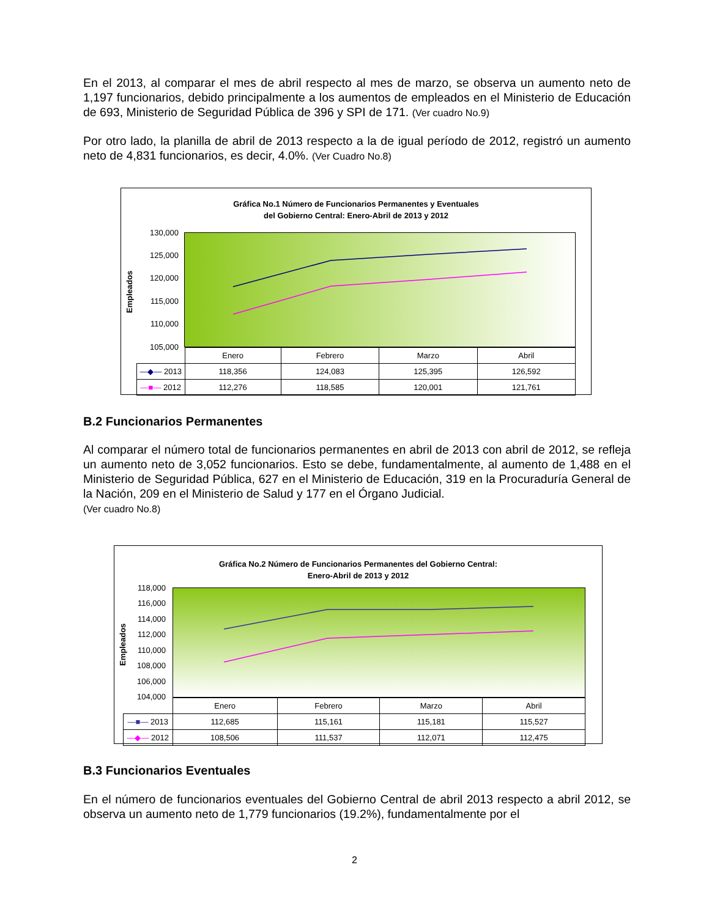En el 2013, al comparar el mes de abril respecto al mes de marzo, se observa un aumento neto de 1,197 funcionarios, debido principalmente a los aumentos de empleados en el Ministerio de Educación de 693, Ministerio de Seguridad Pública de 396 y SPI de 171. (Ver cuadro No.9)
Por otro lado, la planilla de abril de 2013 respecto a la de igual período de 2012, registró un aumento neto de 4,831 funcionarios, es decir, 4.0%. (Ver Cuadro No.8)
Gráfica No.1 Número de Funcionarios Permanentes y Eventuales
del Gobierno Central: Enero-Abril de 2013 y 2012
Empleados
130,000
125,000
120,000
115,000
110,000
105,000
| | Enero | Febrero | Marzo | Abril |
| —◆— 2013 | 118,356 | 124,083 | 125,395 | 126,592 |
| —■— 2012 | 112,276 | 118,585 | 120,001 | 121,761 |
B.2 Funcionarios Permanentes
Al comparar el número total de funcionarios permanentes en abril de 2013 con abril de 2012, se refleja un aumento neto de 3,052 funcionarios. Esto se debe, fundamentalmente, al aumento de 1,488 en el Ministerio de Seguridad Pública, 627 en el Ministerio de Educación, 319 en la Procuraduría General de la Nación, 209 en el Ministerio de Salud y 177 en el Órgano Judicial.
(Ver cuadro No.8)
Gráfica No.2 Número de Funcionarios Permanentes del Gobierno Central:
Enero-Abril de 2013 y 2012
Empleados
118,000
116,000
114,000
112,000
110,000
108,000
106,000
104,000
| | Enero | Febrero | Marzo | Abril |
| —■— 2013 | 112,685 | 115,161 | 115,181 | 115,527 |
| —◆— 2012 | 108,506 | 111,537 | 112,071 | 112,475 |
B.3 Funcionarios Eventuales
En el número de funcionarios eventuales del Gobierno Central de abril 2013 respecto a abril 2012, se observa un aumento neto de 1,779 funcionarios (19.2%), fundamentalmente por el
2